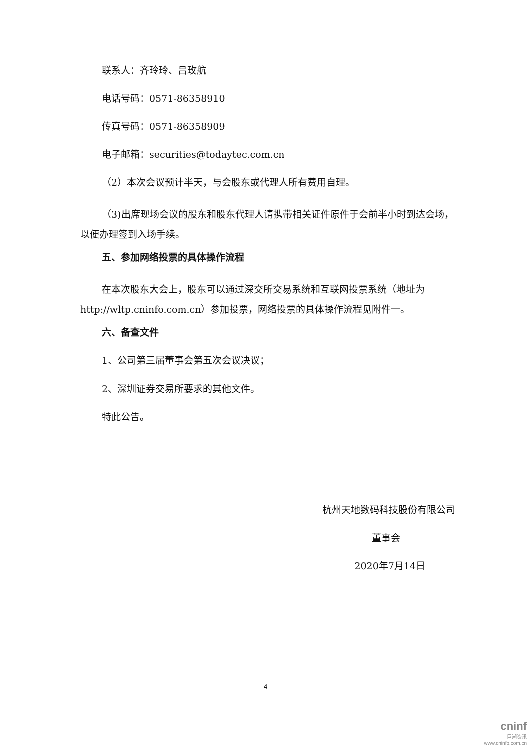联系人：齐玲玲、吕玫航
电话号码：0571-86358910
传真号码：0571-86358909
电子邮箱：securities@todaytec.com.cn
（2）本次会议预计半天，与会股东或代理人所有费用自理。
（3)出席现场会议的股东和股东代理人请携带相关证件原件于会前半小时到达会场，以便办理签到入场手续。
五、参加网络投票的具体操作流程
在本次股东大会上，股东可以通过深交所交易系统和互联网投票系统（地址为http://wltp.cninfo.com.cn）参加投票，网络投票的具体操作流程见附件一。
六、备查文件
1、公司第三届董事会第五次会议决议；
2、深圳证券交易所要求的其他文件。
特此公告。
杭州天地数码科技股份有限公司
董事会
2020年7月14日
4
cninf
巨潮资讯
www.cninfo.com.cn